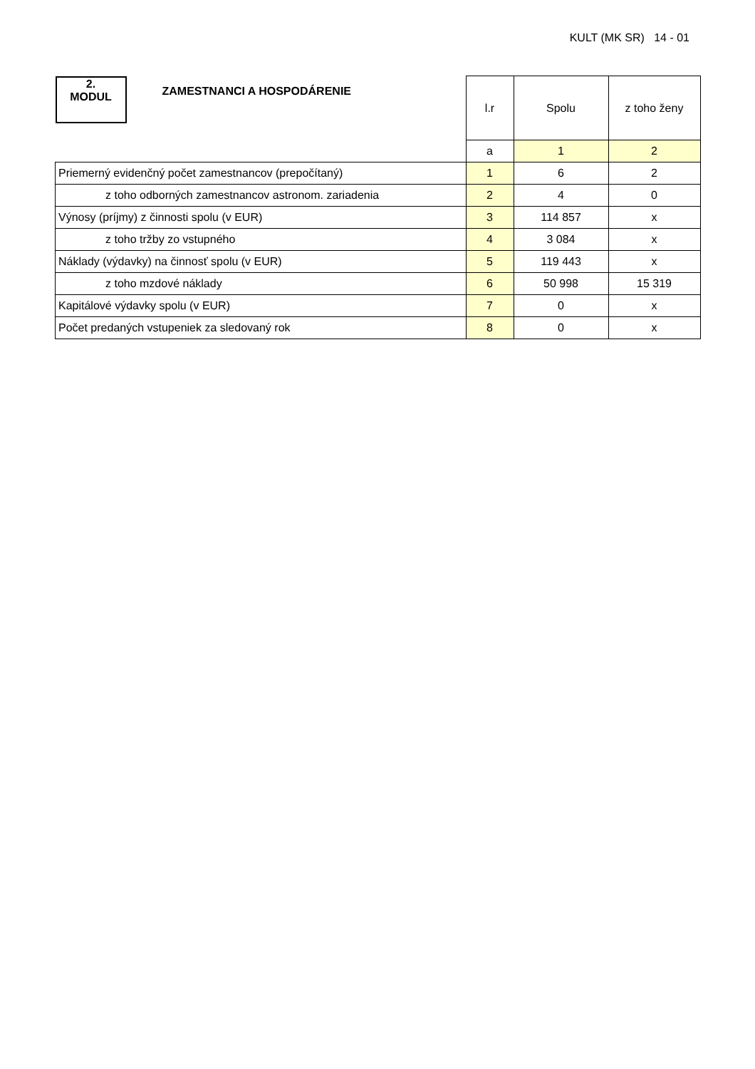KULT (MK SR) 14 - 01
| 2. MODUL ZAMESTNANCI A HOSPODÁRENIE | l.r | Spolu | z toho ženy |
| | a | 1 | 2 |
| Priemerný evidenčný počet zamestnancov (prepočítaný) | 1 | 6 | 2 |
| z toho odborných zamestnancov astronom. zariadenia | 2 | 4 | 0 |
| Výnosy (príjmy) z činnosti spolu (v EUR) | 3 | 114 857 | x |
| z toho tržby zo vstupného | 4 | 3 084 | x |
| Náklady (výdavky) na činnosť spolu (v EUR) | 5 | 119 443 | x |
| z toho mzdové náklady | 6 | 50 998 | 15 319 |
| Kapitálové výdavky spolu (v EUR) | 7 | 0 | x |
| Počet predaných vstupeniek za sledovaný rok | 8 | 0 | x |